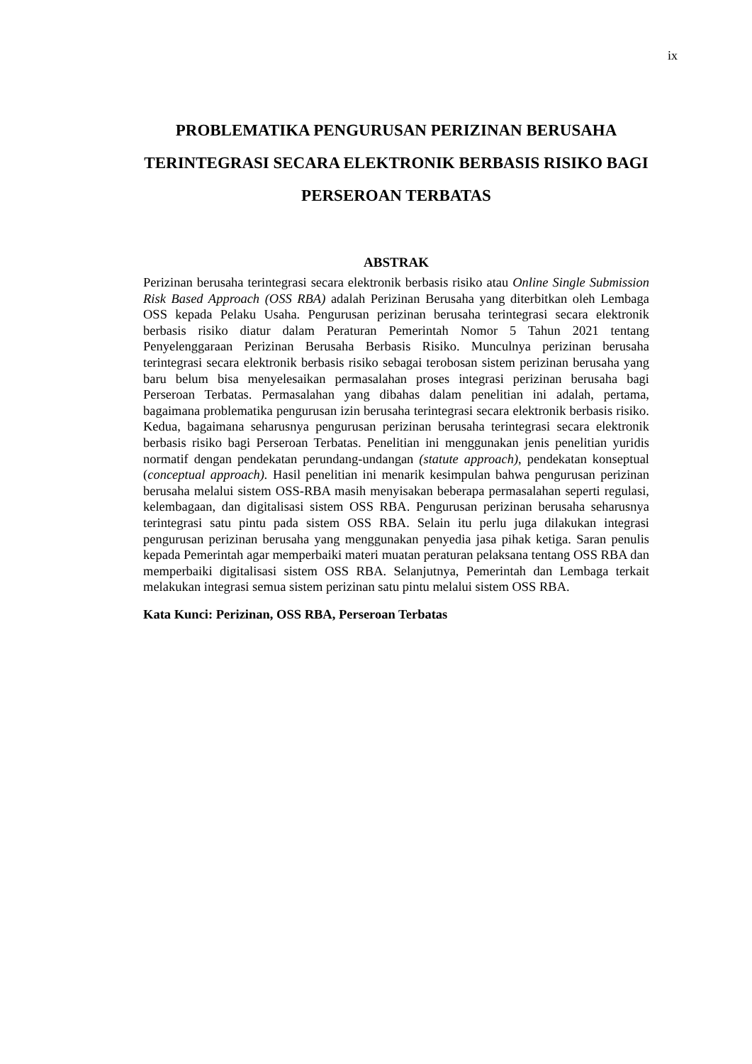ix
PROBLEMATIKA PENGURUSAN PERIZINAN BERUSAHA TERINTEGRASI SECARA ELEKTRONIK BERBASIS RISIKO BAGI PERSEROAN TERBATAS
ABSTRAK
Perizinan berusaha terintegrasi secara elektronik berbasis risiko atau Online Single Submission Risk Based Approach (OSS RBA) adalah Perizinan Berusaha yang diterbitkan oleh Lembaga OSS kepada Pelaku Usaha. Pengurusan perizinan berusaha terintegrasi secara elektronik berbasis risiko diatur dalam Peraturan Pemerintah Nomor 5 Tahun 2021 tentang Penyelenggaraan Perizinan Berusaha Berbasis Risiko. Munculnya perizinan berusaha terintegrasi secara elektronik berbasis risiko sebagai terobosan sistem perizinan berusaha yang baru belum bisa menyelesaikan permasalahan proses integrasi perizinan berusaha bagi Perseroan Terbatas. Permasalahan yang dibahas dalam penelitian ini adalah, pertama, bagaimana problematika pengurusan izin berusaha terintegrasi secara elektronik berbasis risiko. Kedua, bagaimana seharusnya pengurusan perizinan berusaha terintegrasi secara elektronik berbasis risiko bagi Perseroan Terbatas. Penelitian ini menggunakan jenis penelitian yuridis normatif dengan pendekatan perundang-undangan (statute approach), pendekatan konseptual (conceptual approach). Hasil penelitian ini menarik kesimpulan bahwa pengurusan perizinan berusaha melalui sistem OSS-RBA masih menyisakan beberapa permasalahan seperti regulasi, kelembagaan, dan digitalisasi sistem OSS RBA. Pengurusan perizinan berusaha seharusnya terintegrasi satu pintu pada sistem OSS RBA. Selain itu perlu juga dilakukan integrasi pengurusan perizinan berusaha yang menggunakan penyedia jasa pihak ketiga. Saran penulis kepada Pemerintah agar memperbaiki materi muatan peraturan pelaksana tentang OSS RBA dan memperbaiki digitalisasi sistem OSS RBA. Selanjutnya, Pemerintah dan Lembaga terkait melakukan integrasi semua sistem perizinan satu pintu melalui sistem OSS RBA.
Kata Kunci: Perizinan, OSS RBA, Perseroan Terbatas